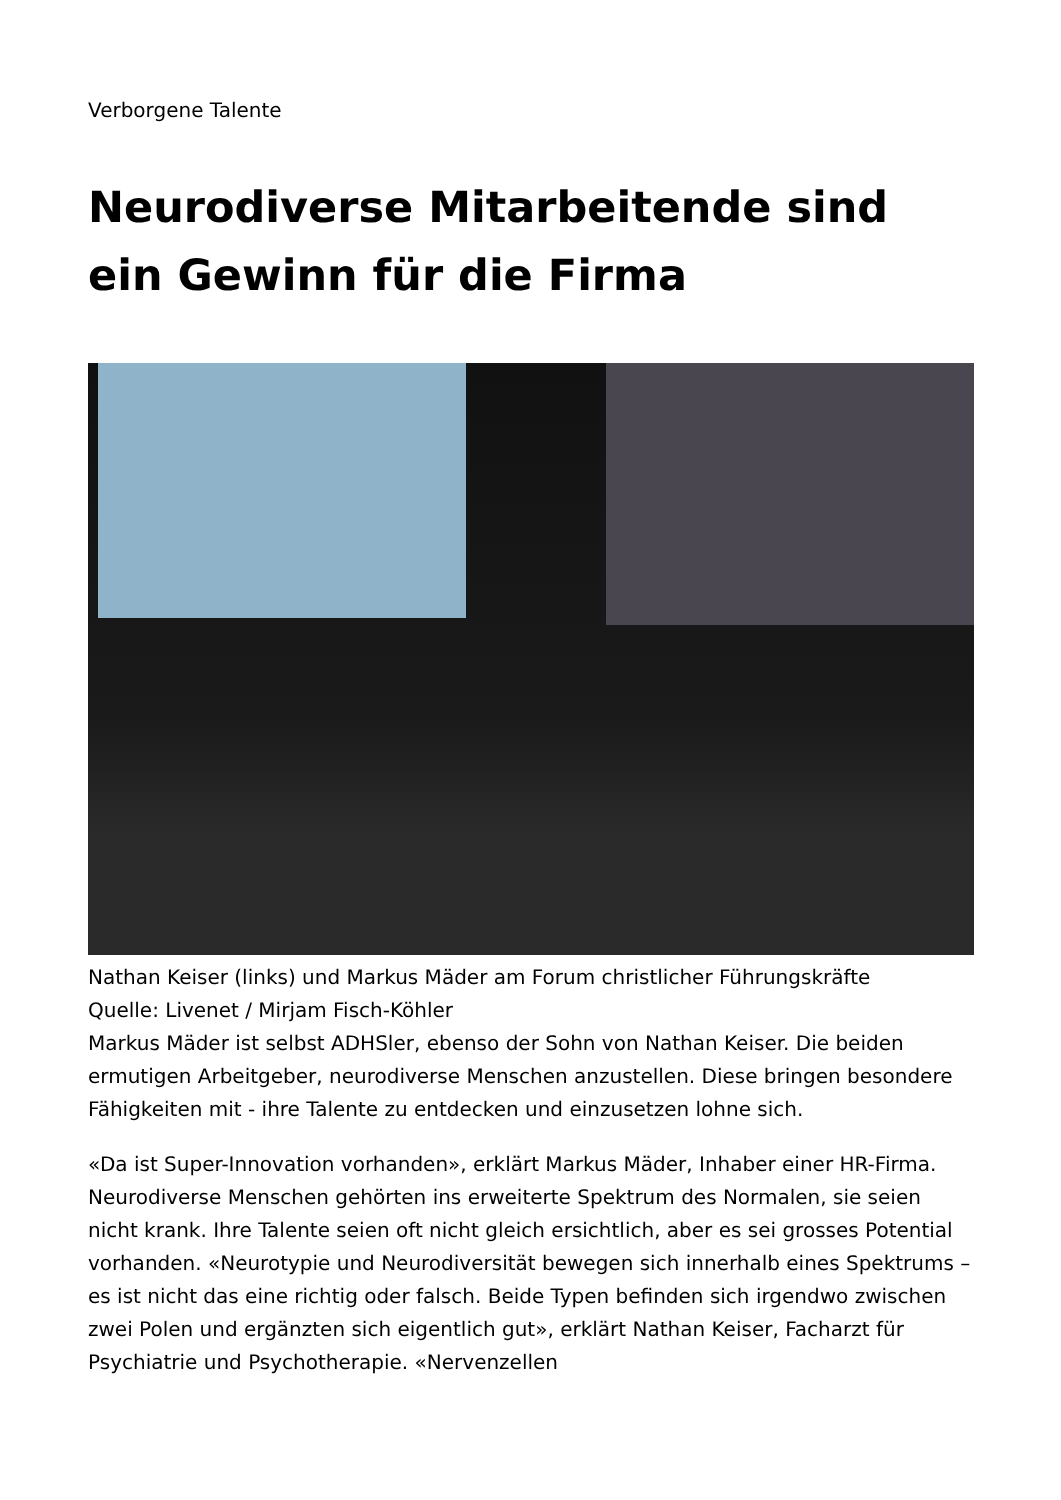Verborgene Talente
Neurodiverse Mitarbeitende sind ein Gewinn für die Firma
Nathan Keiser (links) und Markus Mäder am Forum christlicher Führungskräfte
Quelle: Livenet / Mirjam Fisch-Köhler
Markus Mäder ist selbst ADHSler, ebenso der Sohn von Nathan Keiser. Die beiden ermutigen Arbeitgeber, neurodiverse Menschen anzustellen. Diese bringen besondere Fähigkeiten mit - ihre Talente zu entdecken und einzusetzen lohne sich.
«Da ist Super-Innovation vorhanden», erklärt Markus Mäder, Inhaber einer HR-Firma. Neurodiverse Menschen gehörten ins erweiterte Spektrum des Normalen, sie seien nicht krank. Ihre Talente seien oft nicht gleich ersichtlich, aber es sei grosses Potential vorhanden. «Neurotypie und Neurodiversität bewegen sich innerhalb eines Spektrums – es ist nicht das eine richtig oder falsch. Beide Typen befinden sich irgendwo zwischen zwei Polen und ergänzten sich eigentlich gut», erklärt Nathan Keiser, Facharzt für Psychiatrie und Psychotherapie. «Nervenzellen